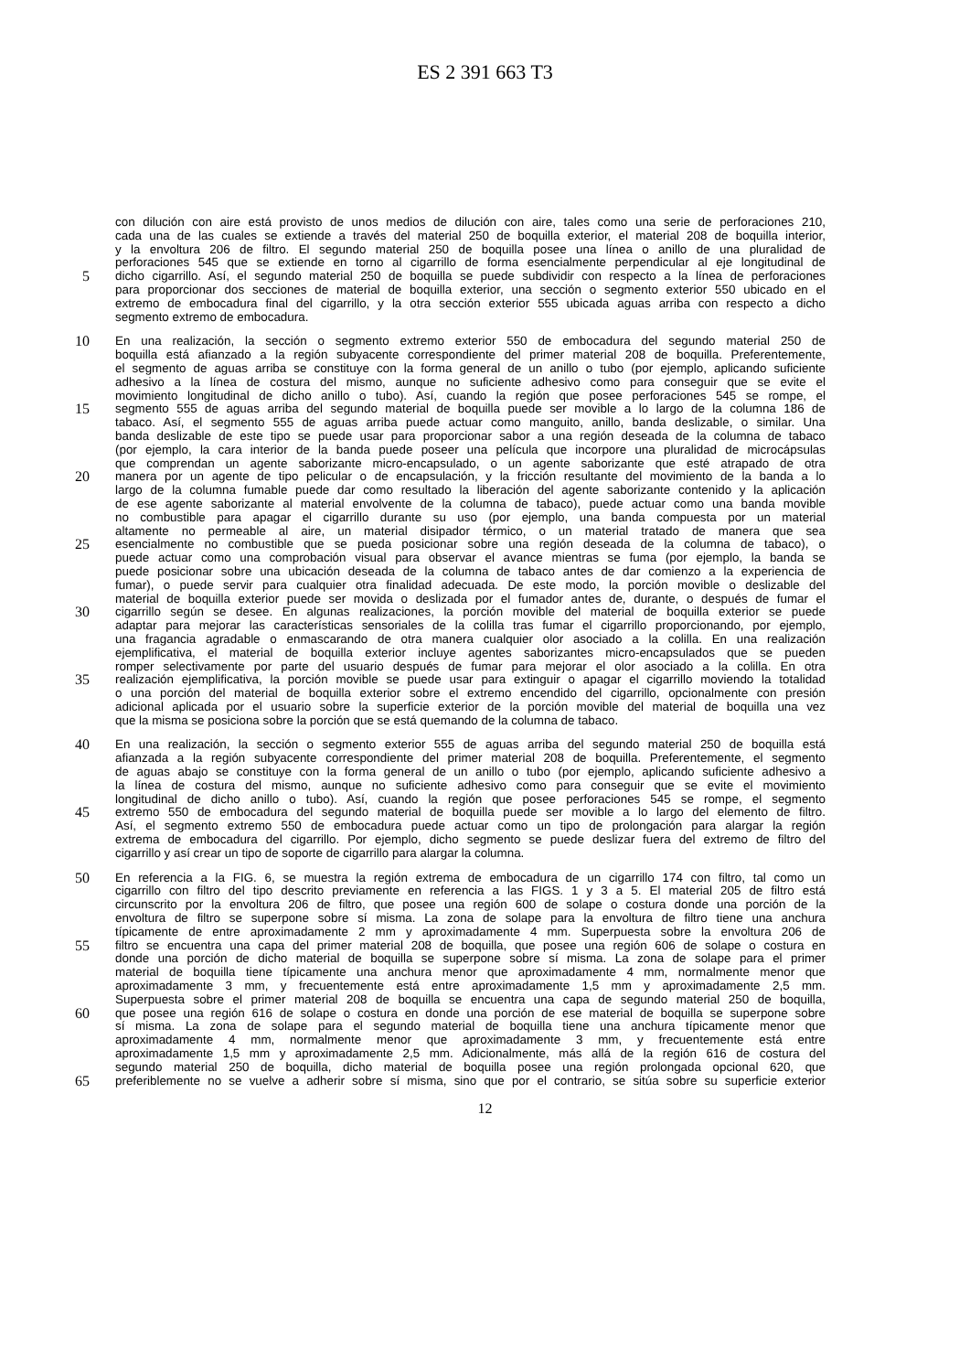ES 2 391 663 T3
con dilución con aire está provisto de unos medios de dilución con aire, tales como una serie de perforaciones 210,
cada una de las cuales se extiende a través del material 250 de boquilla exterior, el material 208 de boquilla interior,
y la envoltura 206 de filtro. El segundo material 250 de boquilla posee una línea o anillo de una pluralidad de
perforaciones 545 que se extiende en torno al cigarrillo de forma esencialmente perpendicular al eje longitudinal de
5 dicho cigarrillo. Así, el segundo material 250 de boquilla se puede subdividir con respecto a la línea de perforaciones
para proporcionar dos secciones de material de boquilla exterior, una sección o segmento exterior 550 ubicado en el
extremo de embocadura final del cigarrillo, y la otra sección exterior 555 ubicada aguas arriba con respecto a dicho
segmento extremo de embocadura.
10 En una realización, la sección o segmento extremo exterior 550 de embocadura del segundo material 250 de
boquilla está afianzado a la región subyacente correspondiente del primer material 208 de boquilla. Preferentemente,
el segmento de aguas arriba se constituye con la forma general de un anillo o tubo (por ejemplo, aplicando suficiente
adhesivo a la línea de costura del mismo, aunque no suficiente adhesivo como para conseguir que se evite el
movimiento longitudinal de dicho anillo o tubo). Así, cuando la región que posee perforaciones 545 se rompe, el
15 segmento 555 de aguas arriba del segundo material de boquilla puede ser movible a lo largo de la columna 186 de
tabaco. Así, el segmento 555 de aguas arriba puede actuar como manguito, anillo, banda deslizable, o similar. Una
banda deslizable de este tipo se puede usar para proporcionar sabor a una región deseada de la columna de tabaco
(por ejemplo, la cara interior de la banda puede poseer una película que incorpore una pluralidad de microcápsulas
que comprendan un agente saborizante micro-encapsulado, o un agente saborizante que esté atrapado de otra
20 manera por un agente de tipo pelicular o de encapsulación, y la fricción resultante del movimiento de la banda a lo
largo de la columna fumable puede dar como resultado la liberación del agente saborizante contenido y la aplicación
de ese agente saborizante al material envolvente de la columna de tabaco), puede actuar como una banda movible
no combustible para apagar el cigarrillo durante su uso (por ejemplo, una banda compuesta por un material
altamente no permeable al aire, un material disipador térmico, o un material tratado de manera que sea
25 esencialmente no combustible que se pueda posicionar sobre una región deseada de la columna de tabaco), o
puede actuar como una comprobación visual para observar el avance mientras se fuma (por ejemplo, la banda se
puede posicionar sobre una ubicación deseada de la columna de tabaco antes de dar comienzo a la experiencia de
fumar), o puede servir para cualquier otra finalidad adecuada. De este modo, la porción movible o deslizable del
material de boquilla exterior puede ser movida o deslizada por el fumador antes de, durante, o después de fumar el
30 cigarrillo según se desee. En algunas realizaciones, la porción movible del material de boquilla exterior se puede
adaptar para mejorar las características sensoriales de la colilla tras fumar el cigarrillo proporcionando, por ejemplo,
una fragancia agradable o enmascarando de otra manera cualquier olor asociado a la colilla. En una realización
ejemplificativa, el material de boquilla exterior incluye agentes saborizantes micro-encapsulados que se pueden
romper selectivamente por parte del usuario después de fumar para mejorar el olor asociado a la colilla. En otra
35 realización ejemplificativa, la porción movible se puede usar para extinguir o apagar el cigarrillo moviendo la totalidad
o una porción del material de boquilla exterior sobre el extremo encendido del cigarrillo, opcionalmente con presión
adicional aplicada por el usuario sobre la superficie exterior de la porción movible del material de boquilla una vez
que la misma se posiciona sobre la porción que se está quemando de la columna de tabaco.
40 En una realización, la sección o segmento exterior 555 de aguas arriba del segundo material 250 de boquilla está
afianzada a la región subyacente correspondiente del primer material 208 de boquilla. Preferentemente, el segmento
de aguas abajo se constituye con la forma general de un anillo o tubo (por ejemplo, aplicando suficiente adhesivo a
la línea de costura del mismo, aunque no suficiente adhesivo como para conseguir que se evite el movimiento
longitudinal de dicho anillo o tubo). Así, cuando la región que posee perforaciones 545 se rompe, el segmento
45 extremo 550 de embocadura del segundo material de boquilla puede ser movible a lo largo del elemento de filtro.
Así, el segmento extremo 550 de embocadura puede actuar como un tipo de prolongación para alargar la región
extrema de embocadura del cigarrillo. Por ejemplo, dicho segmento se puede deslizar fuera del extremo de filtro del
cigarrillo y así crear un tipo de soporte de cigarrillo para alargar la columna.
50 En referencia a la FIG. 6, se muestra la región extrema de embocadura de un cigarrillo 174 con filtro, tal como un
cigarrillo con filtro del tipo descrito previamente en referencia a las FIGS. 1 y 3 a 5. El material 205 de filtro está
circunscrito por la envoltura 206 de filtro, que posee una región 600 de solape o costura donde una porción de la
envoltura de filtro se superpone sobre sí misma. La zona de solape para la envoltura de filtro tiene una anchura
típicamente de entre aproximadamente 2 mm y aproximadamente 4 mm. Superpuesta sobre la envoltura 206 de
55 filtro se encuentra una capa del primer material 208 de boquilla, que posee una región 606 de solape o costura en
donde una porción de dicho material de boquilla se superpone sobre sí misma. La zona de solape para el primer
material de boquilla tiene típicamente una anchura menor que aproximadamente 4 mm, normalmente menor que
aproximadamente 3 mm, y frecuentemente está entre aproximadamente 1,5 mm y aproximadamente 2,5 mm.
Superpuesta sobre el primer material 208 de boquilla se encuentra una capa de segundo material 250 de boquilla,
60 que posee una región 616 de solape o costura en donde una porción de ese material de boquilla se superpone sobre
sí misma. La zona de solape para el segundo material de boquilla tiene una anchura típicamente menor que
aproximadamente 4 mm, normalmente menor que aproximadamente 3 mm, y frecuentemente está entre
aproximadamente 1,5 mm y aproximadamente 2,5 mm. Adicionalmente, más allá de la región 616 de costura del
segundo material 250 de boquilla, dicho material de boquilla posee una región prolongada opcional 620, que
65 preferiblemente no se vuelve a adherir sobre sí misma, sino que por el contrario, se sitúa sobre su superficie exterior
12